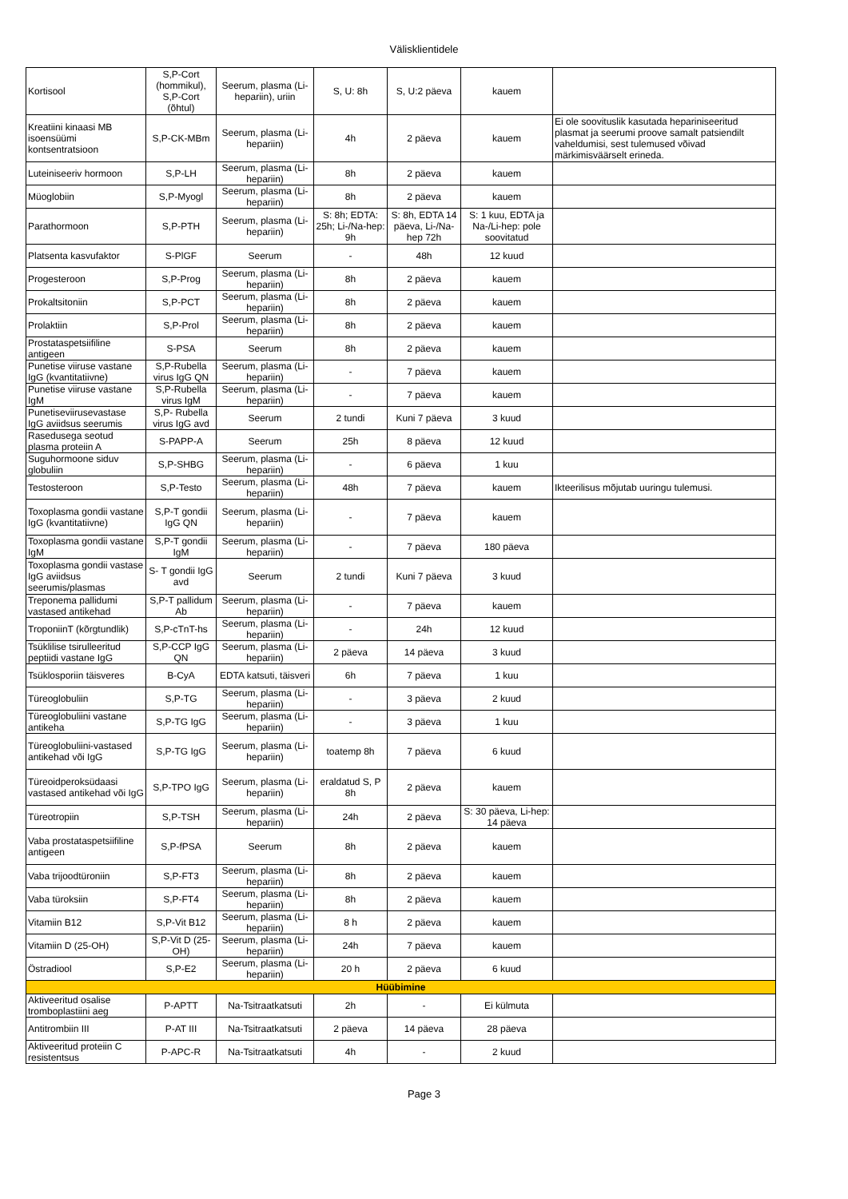Välisklientidele
| Kortisool | S,P-Cort (hommikul), S,P-Cort (õhtul) | Seerum, plasma (Li-hepariin), uriin | S, U: 8h | S, U:2 päeva | kauem | |
| Kreatiini kinaasi MB isoensüümi kontsentratsioon | S,P-CK-MBm | Seerum, plasma (Li-hepariin) | 4h | 2 päeva | kauem | Ei ole soovituslik kasutada hepariniseeritud plasmat ja seerumi proove samalt patsiendilt vaheldumisi, sest tulemused võivad märkimisväärselt erineda. |
| Luteiniseeriv hormoon | S,P-LH | Seerum, plasma (Li-hepariin) | 8h | 2 päeva | kauem | |
| Müoglobiin | S,P-Myogl | Seerum, plasma (Li-hepariin) | 8h | 2 päeva | kauem | |
| Parathormoon | S,P-PTH | Seerum, plasma (Li-hepariin) | S: 8h; EDTA: 25h; Li-/Na-hep: 9h | S: 8h, EDTA 14 päeva, Li-/Na-hep 72h | S: 1 kuu, EDTA ja Na-/Li-hep: pole soovitatud | |
| Platsenta kasvufaktor | S-PlGF | Seerum | - | 48h | 12 kuud | |
| Progesteroon | S,P-Prog | Seerum, plasma (Li-hepariin) | 8h | 2 päeva | kauem | |
| Prokaltsitoniin | S,P-PCT | Seerum, plasma (Li-hepariin) | 8h | 2 päeva | kauem | |
| Prolaktiin | S,P-Prol | Seerum, plasma (Li-hepariin) | 8h | 2 päeva | kauem | |
| Prostataspetsiifiline antigeen | S-PSA | Seerum | 8h | 2 päeva | kauem | |
| Punetise viiruse vastane IgG (kvantitatiivne) | S,P-Rubella virus IgG QN | Seerum, plasma (Li-hepariin) | - | 7 päeva | kauem | |
| Punetise viiruse vastane IgM | S,P-Rubella virus IgM | Seerum, plasma (Li-hepariin) | - | 7 päeva | kauem | |
| Punetiseviirusevastase IgG aviidsus seerumis | S,P- Rubella virus IgG avd | Seerum | 2 tundi | Kuni 7 päeva | 3 kuud | |
| Rasedusega seotud plasma proteiin A | S-PAPP-A | Seerum | 25h | 8 päeva | 12 kuud | |
| Suguhormoone siduv globuliin | S,P-SHBG | Seerum, plasma (Li-hepariin) | - | 6 päeva | 1 kuu | |
| Testosteroon | S,P-Testo | Seerum, plasma (Li-hepariin) | 48h | 7 päeva | kauem | Ikteerilisus mõjutab uuringu tulemusi. |
| Toxoplasma gondii vastane IgG (kvantitatiivne) | S,P-T gondii IgG QN | Seerum, plasma (Li-hepariin) | - | 7 päeva | kauem | |
| Toxoplasma gondii vastane IgM | S,P-T gondii IgM | Seerum, plasma (Li-hepariin) | - | 7 päeva | 180 päeva | |
| Toxoplasma gondii vastase IgG aviidsus seerumis/plasmas | S- T gondii IgG avd | Seerum | 2 tundi | Kuni 7 päeva | 3 kuud | |
| Treponema pallidumi vastased antikehad | S,P-T pallidum Ab | Seerum, plasma (Li-hepariin) | - | 7 päeva | kauem | |
| TroponiinT (kõrgtundlik) | S,P-cTnT-hs | Seerum, plasma (Li-hepariin) | - | 24h | 12 kuud | |
| Tsüklilise tsirulleeritud peptiidi vastane IgG | S,P-CCP IgG QN | Seerum, plasma (Li-hepariin) | 2 päeva | 14 päeva | 3 kuud | |
| Tsüklosporiin täisveres | B-CyA | EDTA katsuti, täisveri | 6h | 7 päeva | 1 kuu | |
| Türeoglobuliin | S,P-TG | Seerum, plasma (Li-hepariin) | - | 3 päeva | 2 kuud | |
| Türeoglobuliini vastane antikeha | S,P-TG IgG | Seerum, plasma (Li-hepariin) | - | 3 päeva | 1 kuu | |
| Türeoglobuliini-vastased antikehad või IgG | S,P-TG IgG | Seerum, plasma (Li-hepariin) | toatemp 8h | 7 päeva | 6 kuud | |
| Türeoidperoksüdaasi vastased antikehad või IgG | S,P-TPO IgG | Seerum, plasma (Li-hepariin) | eraldatud S, P 8h | 2 päeva | kauem | |
| Türeotropiin | S,P-TSH | Seerum, plasma (Li-hepariin) | 24h | 2 päeva | S: 30 päeva, Li-hep: 14 päeva | |
| Vaba prostataspetsiifiline antigeen | S,P-fPSA | Seerum | 8h | 2 päeva | kauem | |
| Vaba trijoodtüroniin | S,P-FT3 | Seerum, plasma (Li-hepariin) | 8h | 2 päeva | kauem | |
| Vaba türoksiin | S,P-FT4 | Seerum, plasma (Li-hepariin) | 8h | 2 päeva | kauem | |
| Vitamiin B12 | S,P-Vit B12 | Seerum, plasma (Li-hepariin) | 8 h | 2 päeva | kauem | |
| Vitamiin D (25-OH) | S,P-Vit D (25-OH) | Seerum, plasma (Li-hepariin) | 24h | 7 päeva | kauem | |
| Östradiool | S,P-E2 | Seerum, plasma (Li-hepariin) | 20 h | 2 päeva | 6 kuud | |
| Hüübimine | | | | | | |
| Aktiveeritud osalise tromboplastiini aeg | P-APTT | Na-Tsitraatkatsuti | 2h | - | Ei külmuta | |
| Antitrombiin III | P-AT III | Na-Tsitraatkatsuti | 2 päeva | 14 päeva | 28 päeva | |
| Aktiveeritud proteiin C resistentsus | P-APC-R | Na-Tsitraatkatsuti | 4h | - | 2 kuud | |
Page 3